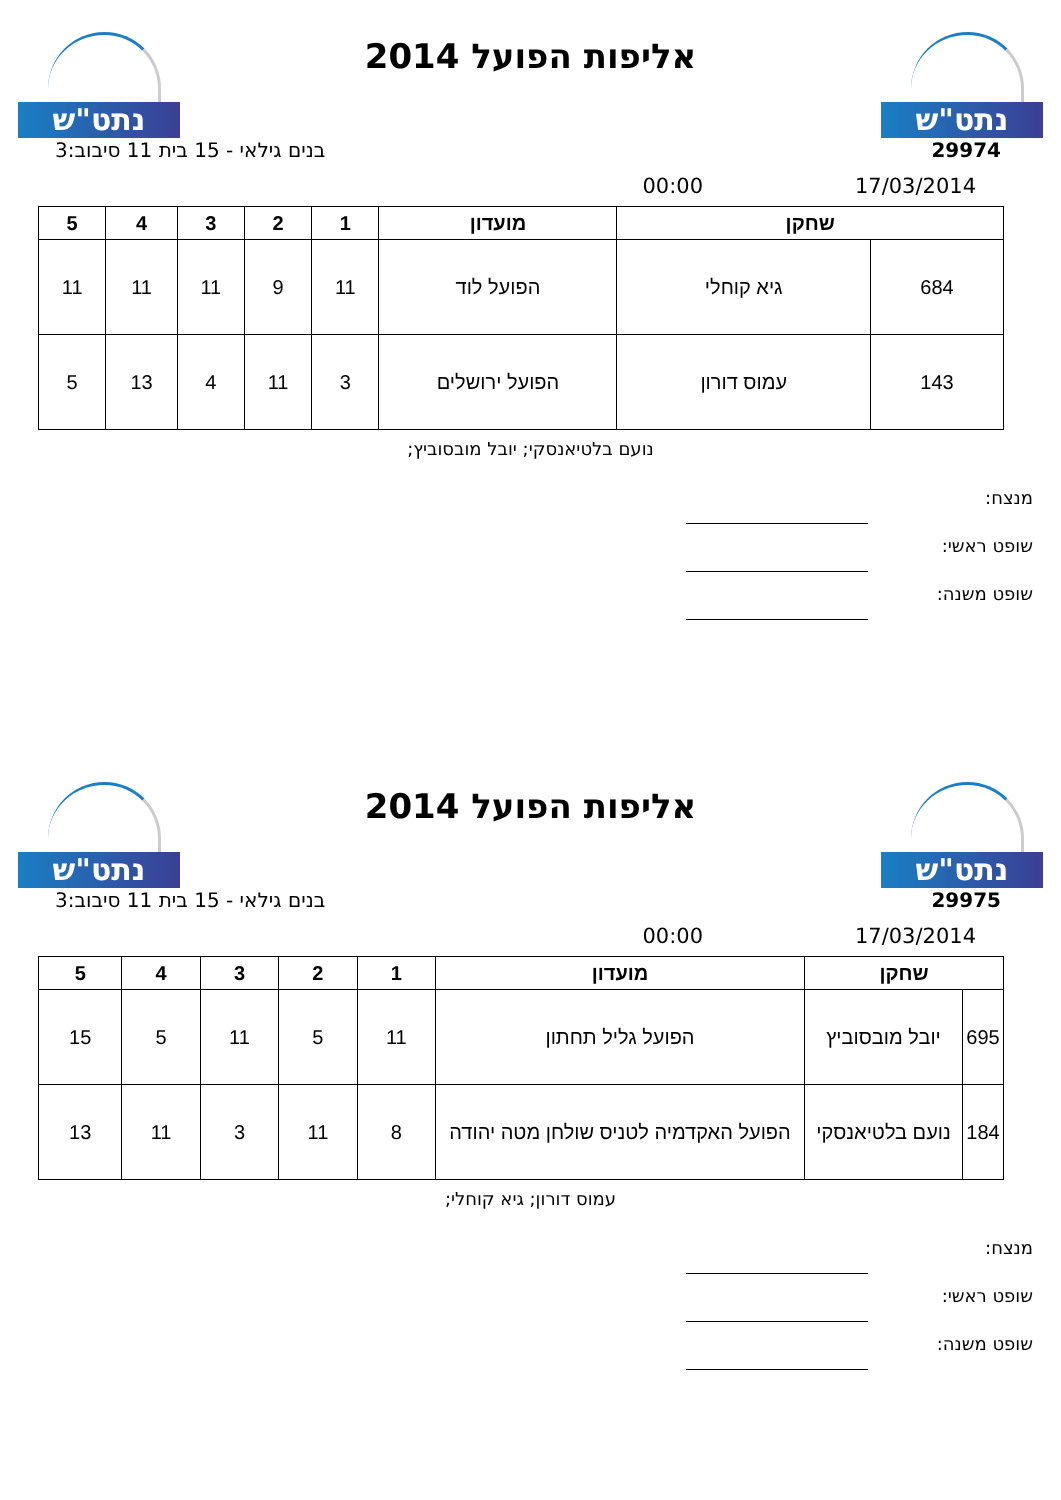נתט"ש
אליפות הפועל 2014
נתט"ש
29974 בנים גילאי - 15 בית 11 סיבוב:3
17/03/2014 00:00
| שחקן | | מועדון | 1 | 2 | 3 | 4 | 5 |
| --- | --- | --- | --- | --- | --- | --- | --- |
| 684 | גיא קוחלי | הפועל לוד | 11 | 9 | 11 | 11 | 11 |
| 143 | עמוס דורון | הפועל ירושלים | 3 | 11 | 4 | 13 | 5 |
נועם בלטיאנסקי; יובל מובסוביץ;
מנצח:
שופט ראשי:
שופט משנה:
נתט"ש
אליפות הפועל 2014
נתט"ש
29975 בנים גילאי - 15 בית 11 סיבוב:3
17/03/2014 00:00
| שחקן | | מועדון | 1 | 2 | 3 | 4 | 5 |
| --- | --- | --- | --- | --- | --- | --- | --- |
| 695 | יובל מובסוביץ | הפועל גליל תחתון | 11 | 5 | 11 | 5 | 15 |
| 184 | נועם בלטיאנסקי | הפועל האקדמיה לטניס שולחן מטה יהודה | 8 | 11 | 3 | 11 | 13 |
עמוס דורון; גיא קוחלי;
מנצח:
שופט ראשי:
שופט משנה: